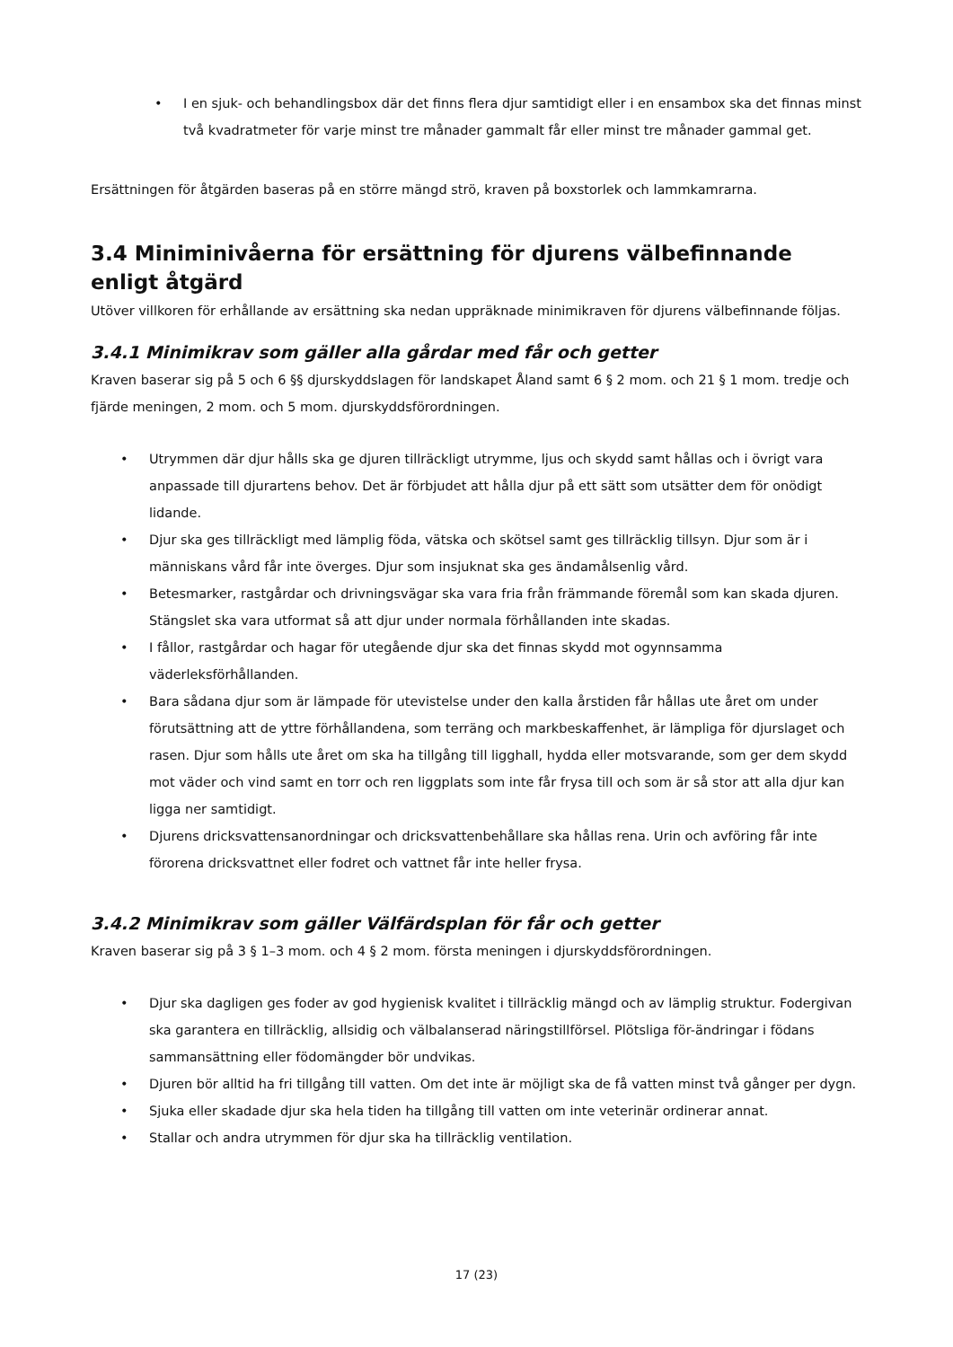• I en sjuk- och behandlingsbox där det finns flera djur samtidigt eller i en ensambox ska det finnas minst två kvadratmeter för varje minst tre månader gammalt får eller minst tre månader gammal get.
Ersättningen för åtgärden baseras på en större mängd strö, kraven på boxstorlek och lammkamrarna.
3.4 Miniminivåerna för ersättning för djurens välbefinnande enligt åtgärd
Utöver villkoren för erhållande av ersättning ska nedan uppräknade minimikraven för djurens välbefinnande följas.
3.4.1 Minimikrav som gäller alla gårdar med får och getter
Kraven baserar sig på 5 och 6 §§ djurskyddslagen för landskapet Åland samt 6 § 2 mom. och 21 § 1 mom. tredje och fjärde meningen, 2 mom. och 5 mom. djurskyddsförordningen.
• Utrymmen där djur hålls ska ge djuren tillräckligt utrymme, ljus och skydd samt hållas och i övrigt vara anpassade till djurartens behov. Det är förbjudet att hålla djur på ett sätt som utsätter dem för onödigt lidande.
• Djur ska ges tillräckligt med lämplig föda, vätska och skötsel samt ges tillräcklig tillsyn. Djur som är i människans vård får inte överges. Djur som insjuknat ska ges ändamålsenlig vård.
• Betesmarker, rastgårdar och drivningsvägar ska vara fria från främmande föremål som kan skada djuren. Stängslet ska vara utformat så att djur under normala förhållanden inte skadas.
• I fållor, rastgårdar och hagar för utegående djur ska det finnas skydd mot ogynnsamma väderleksförhållanden.
• Bara sådana djur som är lämpade för utevistelse under den kalla årstiden får hållas ute året om under förutsättning att de yttre förhållandena, som terräng och markbeskaffenhet, är lämpliga för djurslaget och rasen. Djur som hålls ute året om ska ha tillgång till ligghall, hydda eller motsvarande, som ger dem skydd mot väder och vind samt en torr och ren liggplats som inte får frysa till och som är så stor att alla djur kan ligga ner samtidigt.
• Djurens dricksvattensanordningar och dricksvattenbehållare ska hållas rena. Urin och avföring får inte förorena dricksvattnet eller fodret och vattnet får inte heller frysa.
3.4.2 Minimikrav som gäller Välfärdsplan för får och getter
Kraven baserar sig på 3 § 1–3 mom. och 4 § 2 mom. första meningen i djurskyddsförordningen.
• Djur ska dagligen ges foder av god hygienisk kvalitet i tillräcklig mängd och av lämplig struktur. Fodergivan ska garantera en tillräcklig, allsidig och välbalanserad näringstillförsel. Plötsliga för-ändringar i födans sammansättning eller födomängder bör undvikas.
• Djuren bör alltid ha fri tillgång till vatten. Om det inte är möjligt ska de få vatten minst två gånger per dygn.
• Sjuka eller skadade djur ska hela tiden ha tillgång till vatten om inte veterinär ordinerar annat.
• Stallar och andra utrymmen för djur ska ha tillräcklig ventilation.
17 (23)